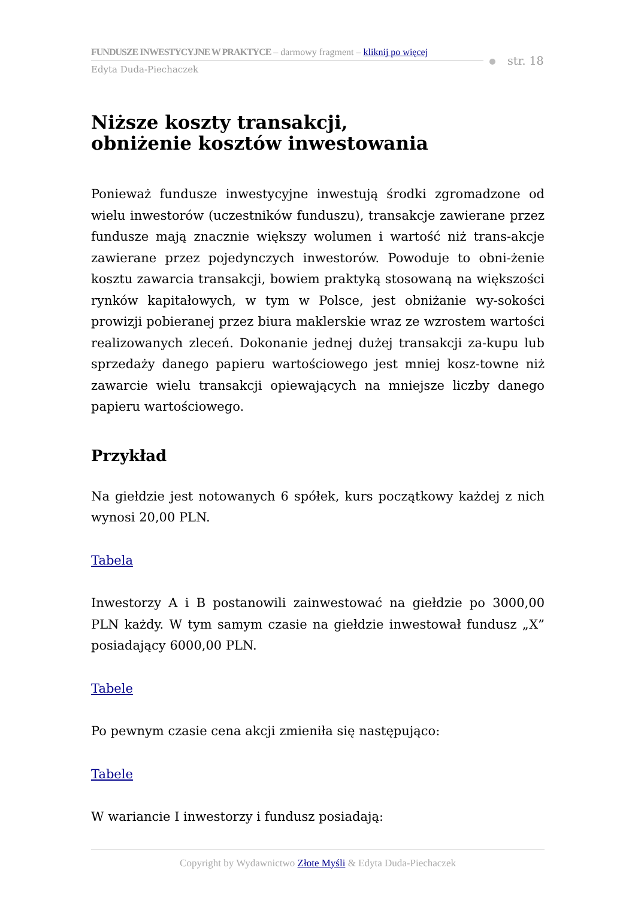FUNDUSZE INWESTYCYJNE W PRAKTYCE – darmowy fragment – kliknij po więcej
Edyta Duda-Piechaczek
str. 18
Niższe koszty transakcji,
obniżenie kosztów inwestowania
Ponieważ fundusze inwestycyjne inwestują środki zgromadzone od wielu inwestorów (uczestników funduszu), transakcje zawierane przez fundusze mają znacznie większy wolumen i wartość niż trans-akcje zawierane przez pojedynczych inwestorów. Powoduje to obni-żenie kosztu zawarcia transakcji, bowiem praktyką stosowaną na większości rynków kapitałowych, w tym w Polsce, jest obniżanie wy-sokości prowizji pobieranej przez biura maklerskie wraz ze wzrostem wartości realizowanych zleceń. Dokonanie jednej dużej transakcji za-kupu lub sprzedaży danego papieru wartościowego jest mniej kosz-towne niż zawarcie wielu transakcji opiewających na mniejsze liczby danego papieru wartościowego.
Przykład
Na giełdzie jest notowanych 6 spółek, kurs początkowy każdej z nich wynosi 20,00 PLN.
Tabela
Inwestorzy A i B postanowili zainwestować na giełdzie po 3000,00 PLN każdy. W tym samym czasie na giełdzie inwestował fundusz „X” posiadający 6000,00 PLN.
Tabele
Po pewnym czasie cena akcji zmieniła się następująco:
Tabele
W wariancie I inwestorzy i fundusz posiadają:
Copyright by Wydawnictwo Złote Myśli & Edyta Duda-Piechaczek